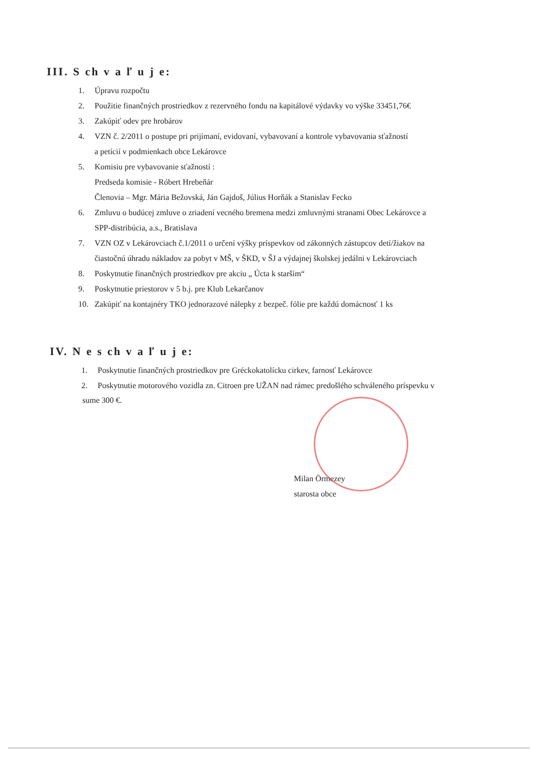III. S ch v a ľ u j e:
1. Úpravu rozpočtu
2. Použitie finančných prostriedkov z rezervného fondu na kapitálové výdavky vo výške 33451,76€
3. Zakúpiť odev pre hrobárov
4. VZN č. 2/2011 o postupe pri prijímaní, evidovaní, vybavovaní a kontrole vybavovania sťažností
a petícií v podmienkach obce Lekárovce
5. Komisiu pre vybavovanie sťažností :
Predseda komisie - Róbert Hrebeňár
Členovia – Mgr. Mária Bežovská, Ján Gajdoš, Július Horňák a Stanislav Fecko
6. Zmluvu o budúcej zmluve o zriadení vecného bremena medzi zmluvnými stranami Obec Lekárovce a
SPP-distribúcia, a.s., Bratislava
7. VZN OZ v Lekárovciach č.1/2011 o určení výšky príspevkov od zákonných zástupcov detí/žiakov na
čiastočnú úhradu nákladov za pobyt v MŠ, v ŠKD, v ŠJ a výdajnej školskej jedálni v Lekárovciach
8. Poskytnutie finančných prostriedkov pre akciu „ Úcta k starším“
9. Poskytnutie priestorov v 5 b.j. pre Klub Lekarčanov
10. Zakúpiť na kontajnéry TKO jednorazové nálepky z bezpeč. fólie pre každú domácnosť 1 ks
IV. N e s ch v a ľ u j e:
1. Poskytnutie finančných prostriedkov pre Gréckokatolícku cirkev, farnosť Lekárovce
2. Poskytnutie motorového vozidla zn. Citroen pre UŽAN nad rámec predošlého schváleného príspevku v
sume 300 €.
Milan Örmezey
starosta obce